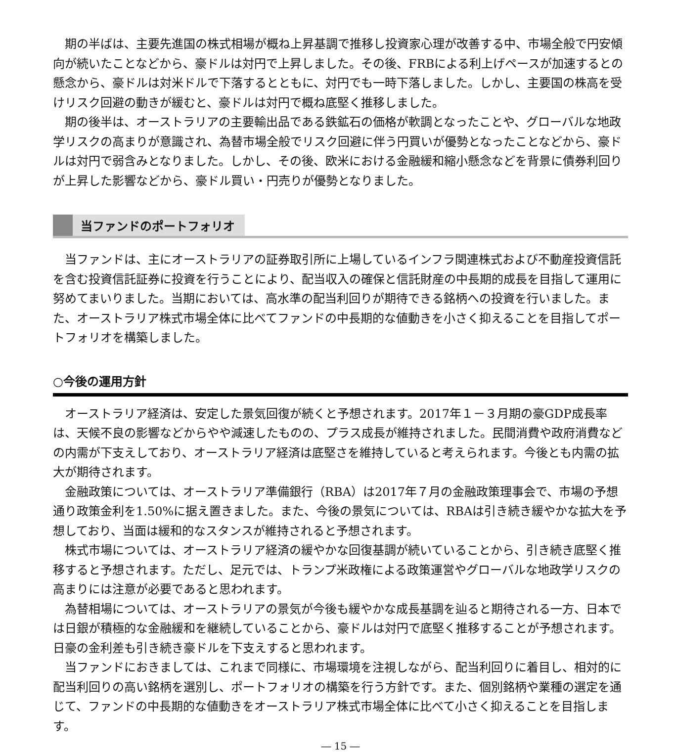期の半ばは、主要先進国の株式相場が概ね上昇基調で推移し投資家心理が改善する中、市場全般で円安傾向が続いたことなどから、豪ドルは対円で上昇しました。その後、FRBによる利上げペースが加速するとの懸念から、豪ドルは対米ドルで下落するとともに、対円でも一時下落しました。しかし、主要国の株高を受けリスク回避の動きが緩むと、豪ドルは対円で概ね底堅く推移しました。
期の後半は、オーストラリアの主要輸出品である鉄鉱石の価格が軟調となったことや、グローバルな地政学リスクの高まりが意識され、為替市場全般でリスク回避に伴う円買いが優勢となったことなどから、豪ドルは対円で弱含みとなりました。しかし、その後、欧米における金融緩和縮小懸念などを背景に債券利回りが上昇した影響などから、豪ドル買い・円売りが優勢となりました。
当ファンドのポートフォリオ
当ファンドは、主にオーストラリアの証券取引所に上場しているインフラ関連株式および不動産投資信託を含む投資信託証券に投資を行うことにより、配当収入の確保と信託財産の中長期的成長を目指して運用に努めてまいりました。当期においては、高水準の配当利回りが期待できる銘柄への投資を行いました。また、オーストラリア株式市場全体に比べてファンドの中長期的な値動きを小さく抑えることを目指してポートフォリオを構築しました。
○今後の運用方針
オーストラリア経済は、安定した景気回復が続くと予想されます。2017年１－３月期の豪GDP成長率は、天候不良の影響などからやや減速したものの、プラス成長が維持されました。民間消費や政府消費などの内需が下支えしており、オーストラリア経済は底堅さを維持していると考えられます。今後とも内需の拡大が期待されます。
金融政策については、オーストラリア準備銀行（RBA）は2017年７月の金融政策理事会で、市場の予想通り政策金利を1.50%に据え置きました。また、今後の景気については、RBAは引き続き緩やかな拡大を予想しており、当面は緩和的なスタンスが維持されると予想されます。
株式市場については、オーストラリア経済の緩やかな回復基調が続いていることから、引き続き底堅く推移すると予想されます。ただし、足元では、トランプ米政権による政策運営やグローバルな地政学リスクの高まりには注意が必要であると思われます。
為替相場については、オーストラリアの景気が今後も緩やかな成長基調を辿ると期待される一方、日本では日銀が積極的な金融緩和を継続していることから、豪ドルは対円で底堅く推移することが予想されます。日豪の金利差も引き続き豪ドルを下支えすると思われます。
当ファンドにおきましては、これまで同様に、市場環境を注視しながら、配当利回りに着目し、相対的に配当利回りの高い銘柄を選別し、ポートフォリオの構築を行う方針です。また、個別銘柄や業種の選定を通じて、ファンドの中長期的な値動きをオーストラリア株式市場全体に比べて小さく抑えることを目指します。
― 15 ―